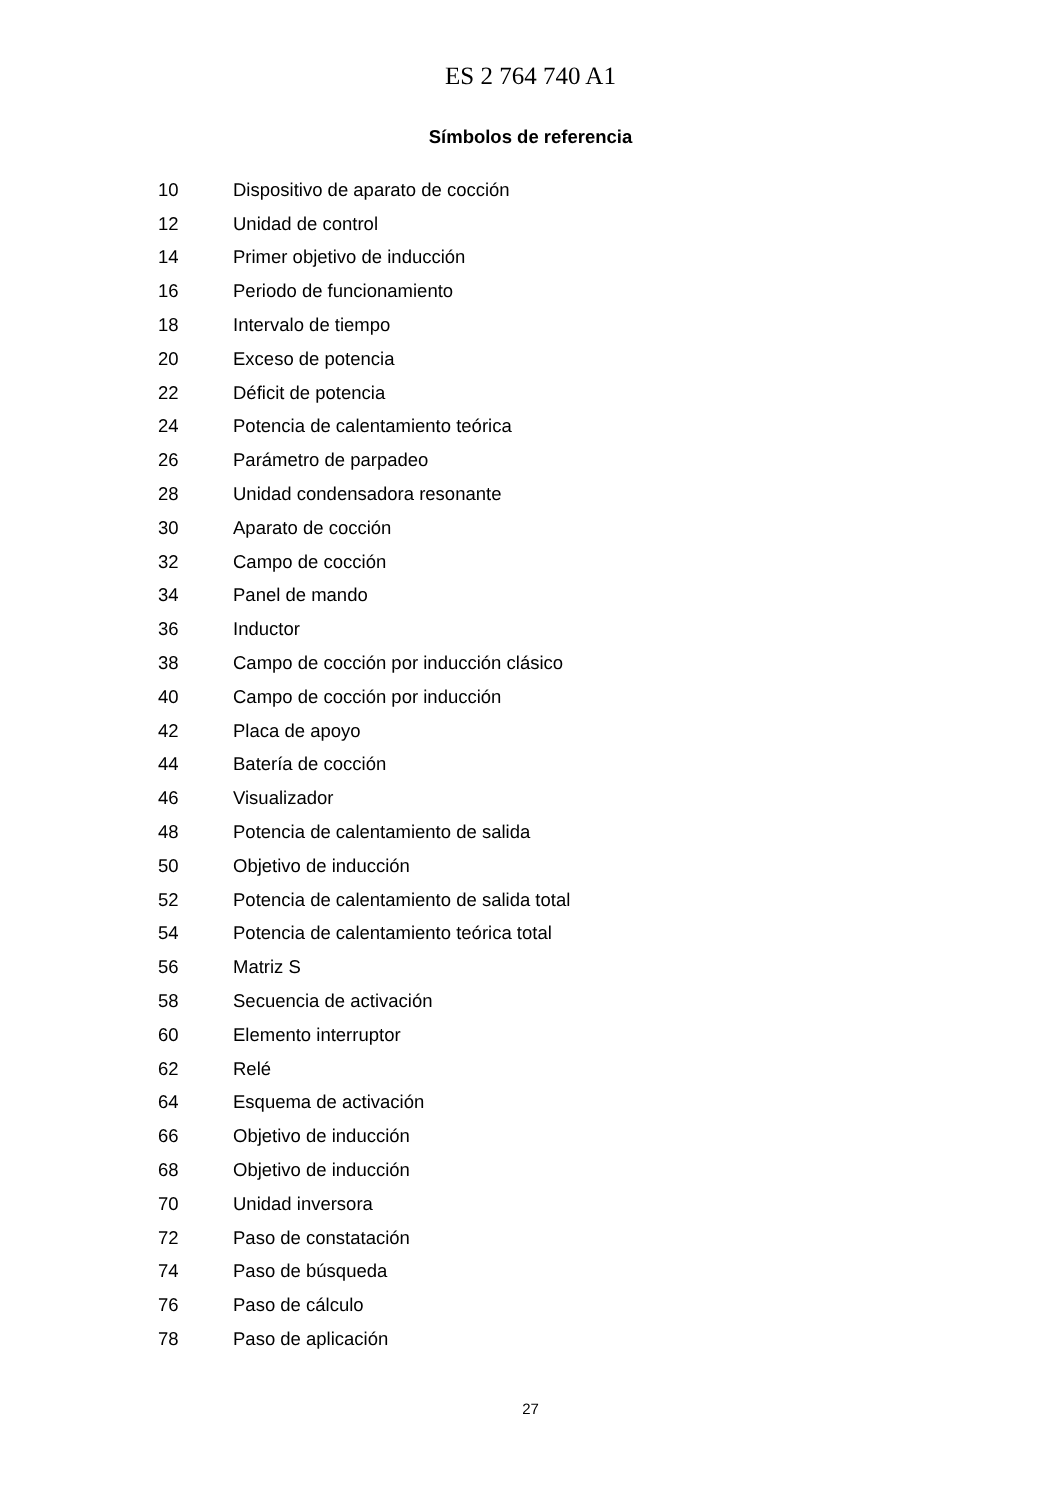ES 2 764 740 A1
Símbolos de referencia
| 10 | Dispositivo de aparato de cocción |
| 12 | Unidad de control |
| 14 | Primer objetivo de inducción |
| 16 | Periodo de funcionamiento |
| 18 | Intervalo de tiempo |
| 20 | Exceso de potencia |
| 22 | Déficit de potencia |
| 24 | Potencia de calentamiento teórica |
| 26 | Parámetro de parpadeo |
| 28 | Unidad condensadora resonante |
| 30 | Aparato de cocción |
| 32 | Campo de cocción |
| 34 | Panel de mando |
| 36 | Inductor |
| 38 | Campo de cocción por inducción clásico |
| 40 | Campo de cocción por inducción |
| 42 | Placa de apoyo |
| 44 | Batería de cocción |
| 46 | Visualizador |
| 48 | Potencia de calentamiento de salida |
| 50 | Objetivo de inducción |
| 52 | Potencia de calentamiento de salida total |
| 54 | Potencia de calentamiento teórica total |
| 56 | Matriz S |
| 58 | Secuencia de activación |
| 60 | Elemento interruptor |
| 62 | Relé |
| 64 | Esquema de activación |
| 66 | Objetivo de inducción |
| 68 | Objetivo de inducción |
| 70 | Unidad inversora |
| 72 | Paso de constatación |
| 74 | Paso de búsqueda |
| 76 | Paso de cálculo |
| 78 | Paso de aplicación |
27